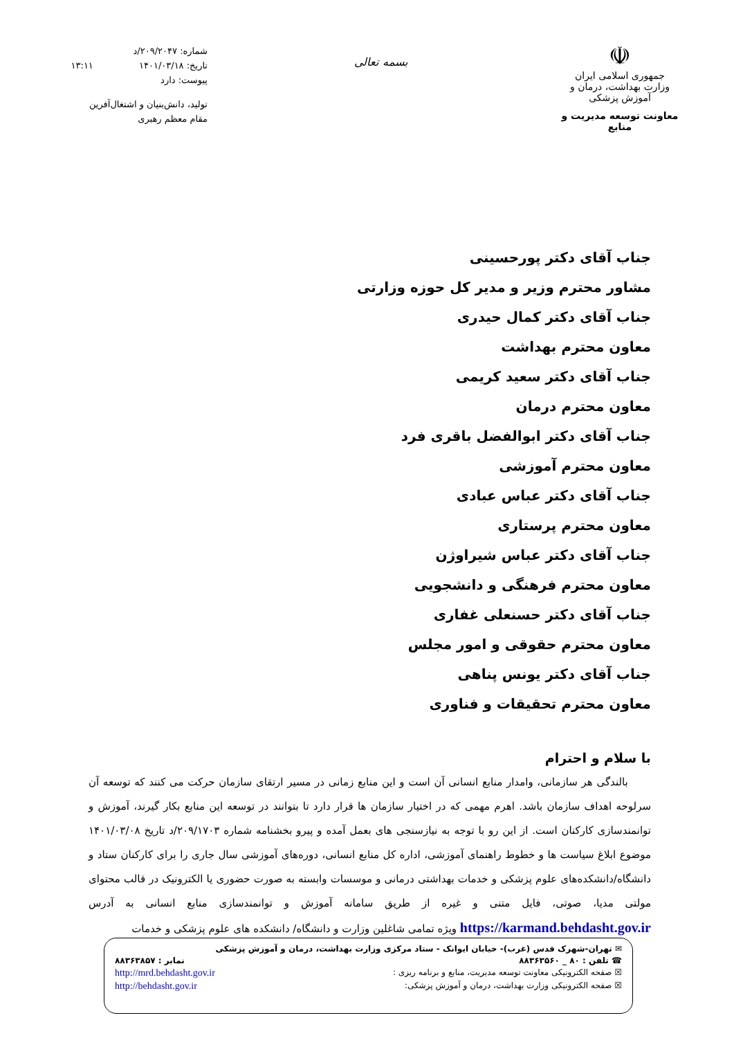☫
جمهوری اسلامی ایران
وزارت بهداشت، درمان و آموزش پزشکی
معاونت توسعه مدیریت و منابع
بسمه تعالی
شماره: ۲۰۹/۲۰۴۷/د
تاریخ: ۱۴۰۱/۰۳/۱۸ ۱۳:۱۱
پیوست: دارد
تولید، دانش‌بنیان و اشتغال‌آفرین
مقام معظم رهبری
جناب آقای دکتر پورحسینی
مشاور محترم وزیر و مدیر کل حوزه وزارتی
جناب آقای دکتر کمال حیدری
معاون محترم بهداشت
جناب آقای دکتر سعید کریمی
معاون محترم درمان
جناب آقای دکتر ابوالفضل باقری فرد
معاون محترم آموزشی
جناب آقای دکتر عباس عبادی
معاون محترم پرستاری
جناب آقای دکتر عباس شیراوژن
معاون محترم فرهنگی و دانشجویی
جناب آقای دکتر حسنعلی غفاری
معاون محترم حقوقی و امور مجلس
جناب آقای دکتر یونس پناهی
معاون محترم تحقیقات و فناوری
با سلام و احترام
بالندگی هر سازمانی، وامدار منابع انسانی آن است و این منابع زمانی در مسیر ارتقای سازمان حرکت می کنند که توسعه آن سرلوحه اهداف سازمان باشد. اهرم مهمی که در اختیار سازمان ها قرار دارد تا بتوانند در توسعه این منابع بکار گیرند، آموزش و توانمندسازی کارکنان است. از این رو با توجه به نیازسنجی های بعمل آمده و پیرو بخشنامه شماره ۲۰۹/۱۷۰۳/د تاریخ ۱۴۰۱/۰۳/۰۸ موضوع ابلاغ سیاست ها و خطوط راهنمای آموزشی، اداره کل منابع انسانی، دوره‌های آموزشی سال جاری را برای کارکنان ستاد و دانشگاه/دانشکده‌های علوم پزشکی و خدمات بهداشتی درمانی و موسسات وابسته به صورت حضوری یا الکترونیک در قالب محتوای مولتی مدیا، صوتی، فایل متنی و غیره از طریق سامانه آموزش و توانمندسازی منابع انسانی به آدرس https://karmand.behdasht.gov.ir ویژه تمامی شاغلین وزارت و دانشگاه/ دانشکده های علوم پزشکی و خدمات
✉ تهران-شهرک قدس (غرب)- خیابان ایوانک - ستاد مرکزی وزارت بهداشت، درمان و آموزش پزشکی
☎ تلفن : ۸۰ _ ۸۸۳۶۳۵۶۰ نمابر : ۸۸۳۶۳۸۵۷
☒ صفحه الکترونیکی معاونت توسعه مدیریت، منابع و برنامه ریزی : http://mrd.behdasht.gov.ir
☒ صفحه الکترونیکی وزارت بهداشت، درمان و آموزش پزشکی: http://behdasht.gov.ir